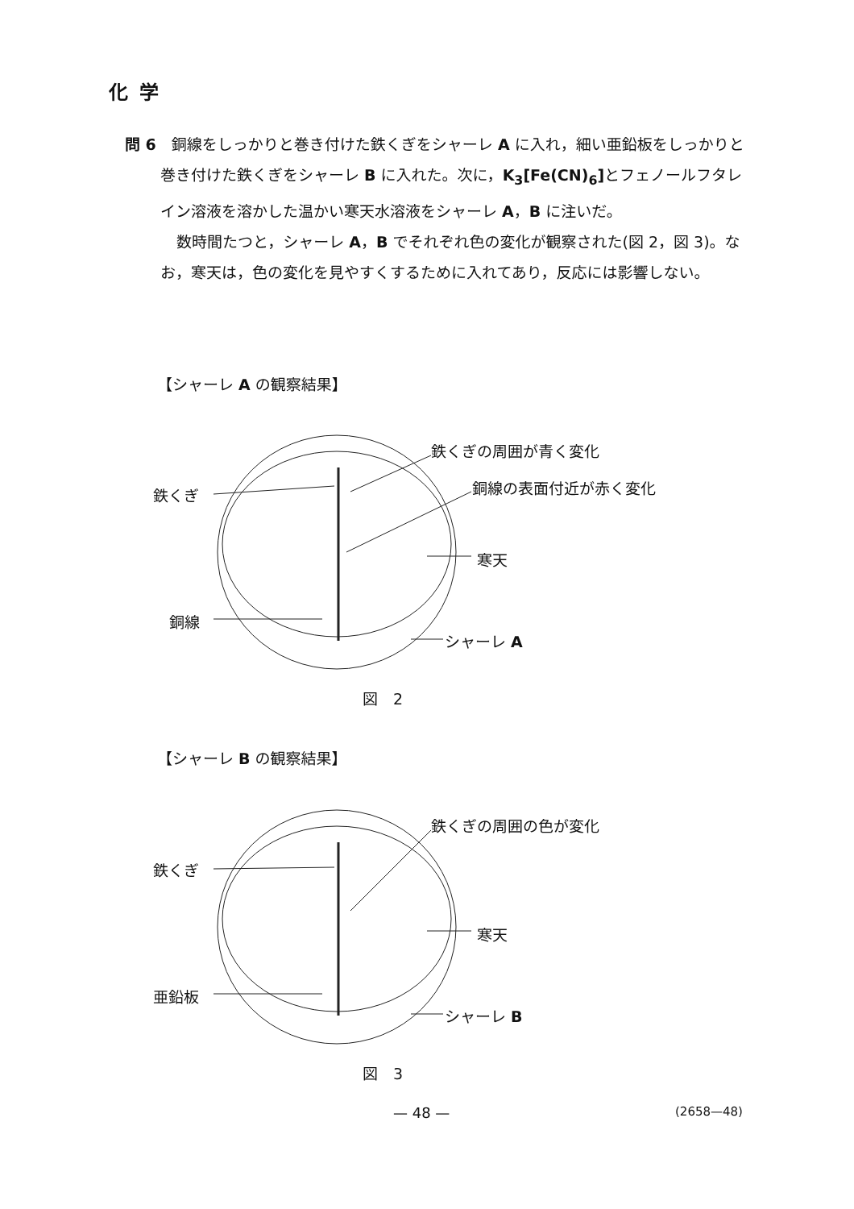化学
問 6　銅線をしっかりと巻き付けた鉄くぎをシャーレ A に入れ，細い亜鉛板をしっかりと巻き付けた鉄くぎをシャーレ B に入れた。次に，K<sub>3</sub>[Fe(CN)<sub>6</sub>] とフェノールフタレイン溶液を溶かした温かい寒天水溶液をシャーレ A，B に注いだ。
数時間たつと，シャーレ A，B でそれぞれ色の変化が観察された(図 2，図 3)。なお，寒天は，色の変化を見やすくするために入れてあり，反応には影響しない。
【シャーレ A の観察結果】
鉄くぎの周囲が青く変化
鉄くぎ 銅線の表面付近が赤く変化
寒天
銅線
シャーレ A
図　2
【シャーレ B の観察結果】
鉄くぎの周囲の色が変化
鉄くぎ
寒天
亜鉛板
シャーレ B
図　3
— 48 — (2658—48)